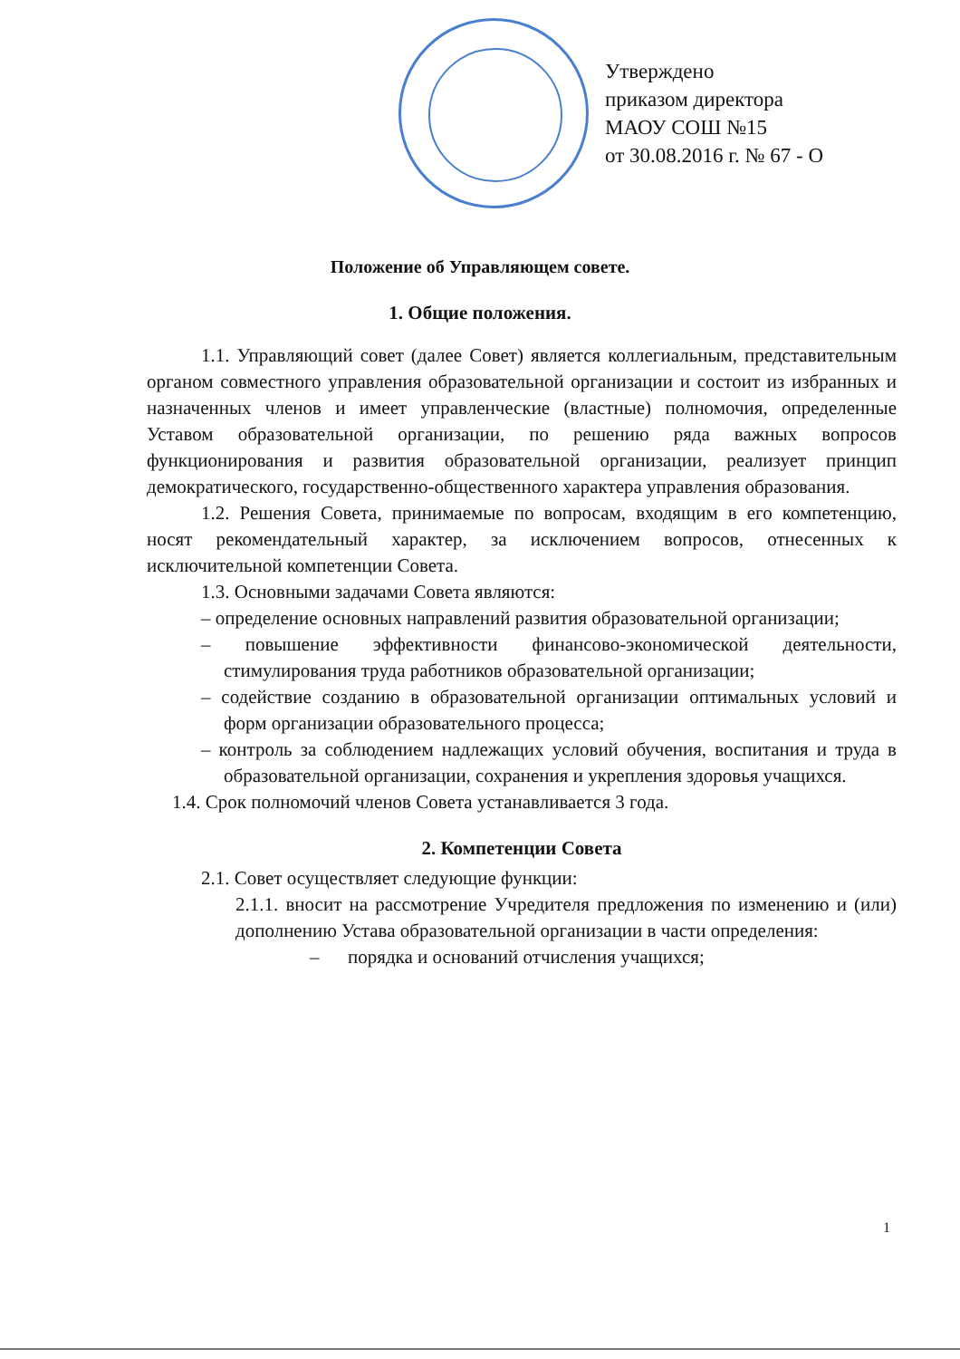Утверждено
приказом директора
МАОУ СОШ №15
от 30.08.2016 г. № 67 - О
Положение об Управляющем совете.
1. Общие положения.
1.1. Управляющий совет (далее Совет) является коллегиальным, представительным органом совместного управления образовательной организации и состоит из избранных и назначенных членов и имеет управленческие (властные) полномочия, определенные Уставом образовательной организации, по решению ряда важных вопросов функционирования и развития образовательной организации, реализует принцип демократического, государственно-общественного характера управления образования.
1.2. Решения Совета, принимаемые по вопросам, входящим в его компетенцию, носят рекомендательный характер, за исключением вопросов, отнесенных к исключительной компетенции Совета.
1.3. Основными задачами Совета являются:
– определение основных направлений развития образовательной организации;
– повышение эффективности финансово-экономической деятельности, стимулирования труда работников образовательной организации;
– содействие созданию в образовательной организации оптимальных условий и форм организации образовательного процесса;
– контроль за соблюдением надлежащих условий обучения, воспитания и труда в образовательной организации, сохранения и укрепления здоровья учащихся.
1.4. Срок полномочий членов Совета устанавливается 3 года.
2. Компетенции Совета
2.1. Совет осуществляет следующие функции:
2.1.1. вносит на рассмотрение Учредителя предложения по изменению и (или) дополнению Устава образовательной организации в части определения:
– порядка и оснований отчисления учащихся;
1